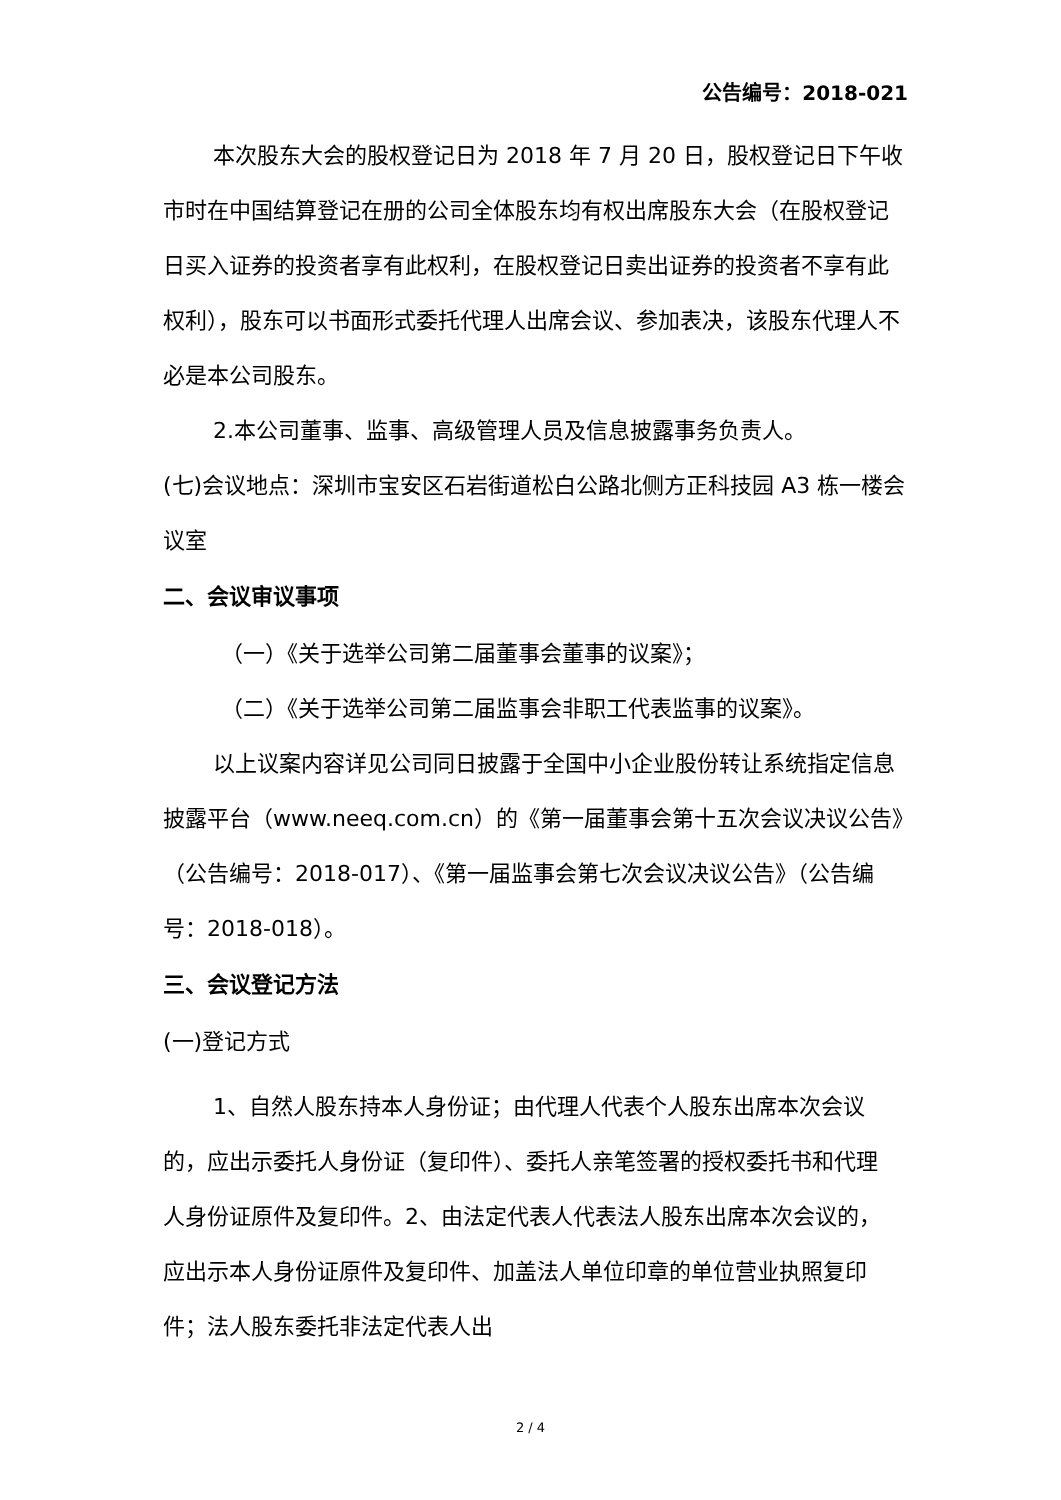公告编号：2018-021
本次股东大会的股权登记日为 2018 年 7 月 20 日，股权登记日下午收市时在中国结算登记在册的公司全体股东均有权出席股东大会（在股权登记日买入证券的投资者享有此权利，在股权登记日卖出证券的投资者不享有此权利），股东可以书面形式委托代理人出席会议、参加表决，该股东代理人不必是本公司股东。
2.本公司董事、监事、高级管理人员及信息披露事务负责人。
(七)会议地点：深圳市宝安区石岩街道松白公路北侧方正科技园 A3 栋一楼会议室
二、会议审议事项
（一）《关于选举公司第二届董事会董事的议案》；
（二）《关于选举公司第二届监事会非职工代表监事的议案》。
以上议案内容详见公司同日披露于全国中小企业股份转让系统指定信息披露平台（www.neeq.com.cn）的《第一届董事会第十五次会议决议公告》（公告编号：2018-017）、《第一届监事会第七次会议决议公告》（公告编号：2018-018）。
三、会议登记方法
(一)登记方式
1、自然人股东持本人身份证；由代理人代表个人股东出席本次会议的，应出示委托人身份证（复印件）、委托人亲笔签署的授权委托书和代理人身份证原件及复印件。2、由法定代表人代表法人股东出席本次会议的，应出示本人身份证原件及复印件、加盖法人单位印章的单位营业执照复印件；法人股东委托非法定代表人出
2 / 4